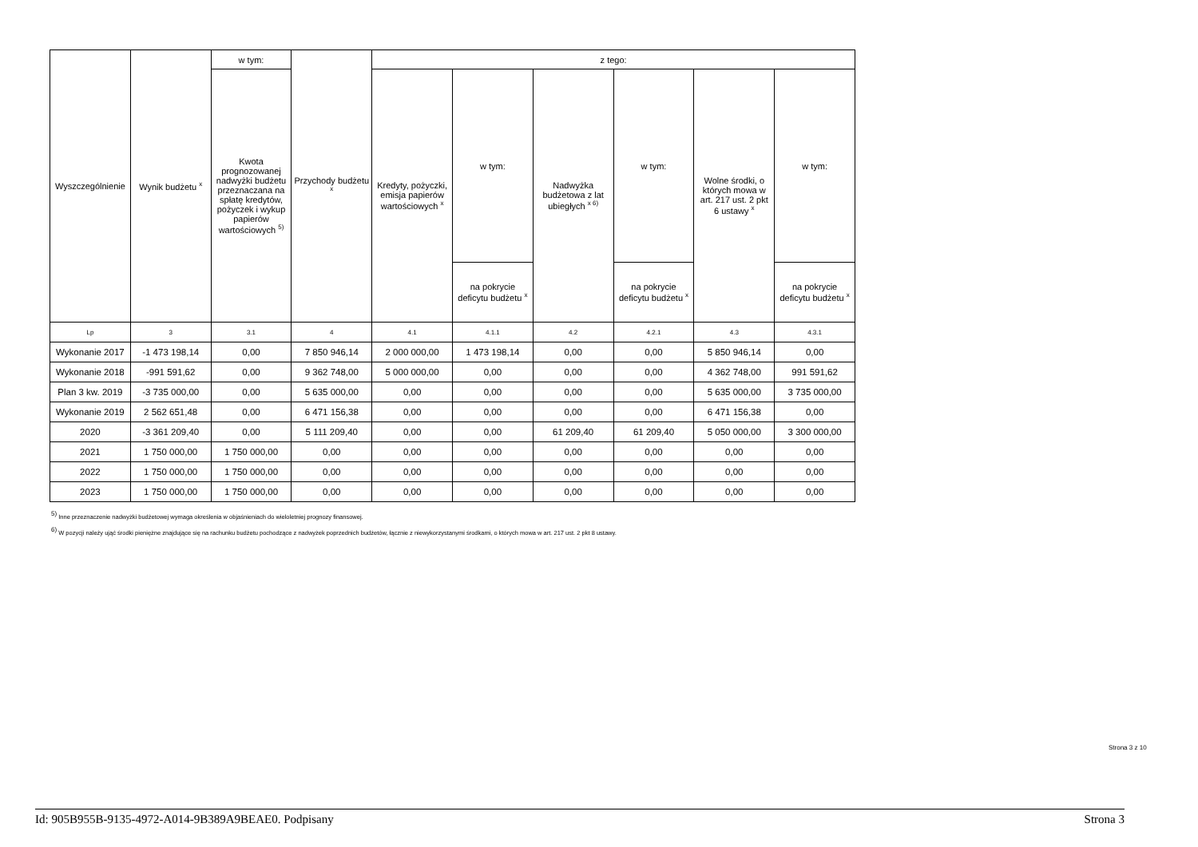| Wyszczególnienie | Wynik budżetu <sup>x</sup> | w tym: | Przychody budżetu <sup>x</sup> | z tego: | | | | | |
| --- | --- | --- | --- | --- | --- | --- | --- | --- | --- |
| | | Kwota prognozowanej nadwyżki budżetu przeznaczana na spłatę kredytów, pożyczek i wykup papierów wartościowych <sup>5)</sup> | | Kredyty, pożyczki, emisja papierów wartościowych <sup>x</sup> | w tym: | Nadwyżka budżetowa z lat ubiegłych <sup>x 6)</sup> | w tym: | Wolne środki, o których mowa w art. 217 ust. 2 pkt 6 ustawy <sup>x</sup> | w tym: |
| | | | | | na pokrycie deficytu budżetu <sup>x</sup> | | na pokrycie deficytu budżetu <sup>x</sup> | | na pokrycie deficytu budżetu <sup>x</sup> |
| Lp | 3 | 3.1 | 4 | 4.1 | 4.1.1 | 4.2 | 4.2.1 | 4.3 | 4.3.1 |
| Wykonanie 2017 | -1 473 198,14 | 0,00 | 7 850 946,14 | 2 000 000,00 | 1 473 198,14 | 0,00 | 0,00 | 5 850 946,14 | 0,00 |
| Wykonanie 2018 | -991 591,62 | 0,00 | 9 362 748,00 | 5 000 000,00 | 0,00 | 0,00 | 0,00 | 4 362 748,00 | 991 591,62 |
| Plan 3 kw. 2019 | -3 735 000,00 | 0,00 | 5 635 000,00 | 0,00 | 0,00 | 0,00 | 0,00 | 5 635 000,00 | 3 735 000,00 |
| Wykonanie 2019 | 2 562 651,48 | 0,00 | 6 471 156,38 | 0,00 | 0,00 | 0,00 | 0,00 | 6 471 156,38 | 0,00 |
| 2020 | -3 361 209,40 | 0,00 | 5 111 209,40 | 0,00 | 0,00 | 61 209,40 | 61 209,40 | 5 050 000,00 | 3 300 000,00 |
| 2021 | 1 750 000,00 | 1 750 000,00 | 0,00 | 0,00 | 0,00 | 0,00 | 0,00 | 0,00 | 0,00 |
| 2022 | 1 750 000,00 | 1 750 000,00 | 0,00 | 0,00 | 0,00 | 0,00 | 0,00 | 0,00 | 0,00 |
| 2023 | 1 750 000,00 | 1 750 000,00 | 0,00 | 0,00 | 0,00 | 0,00 | 0,00 | 0,00 | 0,00 |
<sup>5)</sup> Inne przeznaczenie nadwyżki budżetowej wymaga określenia w objaśnieniach do wieloletniej prognozy finansowej.
<sup>6)</sup> W pozycji należy ująć środki pieniężne znajdujące się na rachunku budżetu pochodzące z nadwyżek poprzednich budżetów, łącznie z niewykorzystanymi środkami, o których mowa w art. 217 ust. 2 pkt 8 ustawy.
Strona 3 z 10
Id: 905B955B-9135-4972-A014-9B389A9BEAE0. Podpisany Strona 3